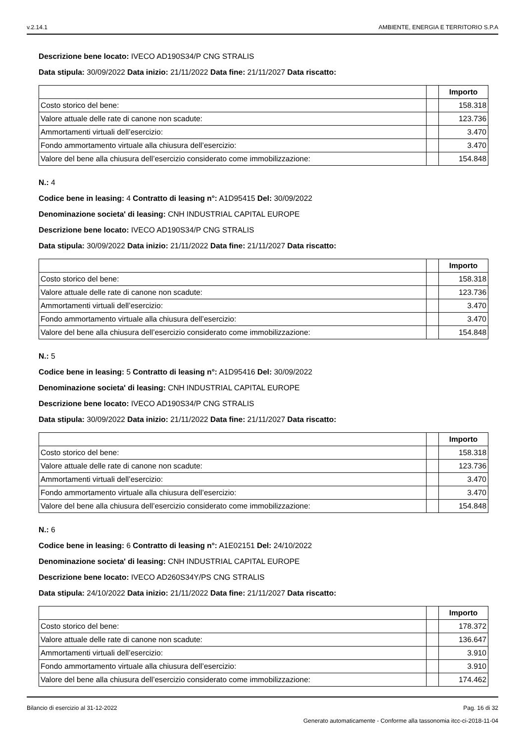v.2.14.1 AMBIENTE, ENERGIA E TERRITORIO S.P.A
Descrizione bene locato: IVECO AD190S34/P CNG STRALIS
Data stipula: 30/09/2022 Data inizio: 21/11/2022 Data fine: 21/11/2027 Data riscatto:
| | | Importo |
| Costo storico del bene: | | 158.318 |
| Valore attuale delle rate di canone non scadute: | | 123.736 |
| Ammortamenti virtuali dell’esercizio: | | 3.470 |
| Fondo ammortamento virtuale alla chiusura dell’esercizio: | | 3.470 |
| Valore del bene alla chiusura dell’esercizio considerato come immobilizzazione: | | 154.848 |
N.: 4
Codice bene in leasing: 4 Contratto di leasing n°: A1D95415 Del: 30/09/2022
Denominazione societa' di leasing: CNH INDUSTRIAL CAPITAL EUROPE
Descrizione bene locato: IVECO AD190S34/P CNG STRALIS
Data stipula: 30/09/2022 Data inizio: 21/11/2022 Data fine: 21/11/2027 Data riscatto:
| | | Importo |
| Costo storico del bene: | | 158.318 |
| Valore attuale delle rate di canone non scadute: | | 123.736 |
| Ammortamenti virtuali dell’esercizio: | | 3.470 |
| Fondo ammortamento virtuale alla chiusura dell’esercizio: | | 3.470 |
| Valore del bene alla chiusura dell’esercizio considerato come immobilizzazione: | | 154.848 |
N.: 5
Codice bene in leasing: 5 Contratto di leasing n°: A1D95416 Del: 30/09/2022
Denominazione societa' di leasing: CNH INDUSTRIAL CAPITAL EUROPE
Descrizione bene locato: IVECO AD190S34/P CNG STRALIS
Data stipula: 30/09/2022 Data inizio: 21/11/2022 Data fine: 21/11/2027 Data riscatto:
| | | Importo |
| Costo storico del bene: | | 158.318 |
| Valore attuale delle rate di canone non scadute: | | 123.736 |
| Ammortamenti virtuali dell’esercizio: | | 3.470 |
| Fondo ammortamento virtuale alla chiusura dell’esercizio: | | 3.470 |
| Valore del bene alla chiusura dell’esercizio considerato come immobilizzazione: | | 154.848 |
N.: 6
Codice bene in leasing: 6 Contratto di leasing n°: A1E02151 Del: 24/10/2022
Denominazione societa' di leasing: CNH INDUSTRIAL CAPITAL EUROPE
Descrizione bene locato: IVECO AD260S34Y/PS CNG STRALIS
Data stipula: 24/10/2022 Data inizio: 21/11/2022 Data fine: 21/11/2027 Data riscatto:
| | | Importo |
| Costo storico del bene: | | 178.372 |
| Valore attuale delle rate di canone non scadute: | | 136.647 |
| Ammortamenti virtuali dell’esercizio: | | 3.910 |
| Fondo ammortamento virtuale alla chiusura dell’esercizio: | | 3.910 |
| Valore del bene alla chiusura dell’esercizio considerato come immobilizzazione: | | 174.462 |
Bilancio di esercizio al 31-12-2022 Pag. 16 di 32
Generato automaticamente - Conforme alla tassonomia itcc-ci-2018-11-04